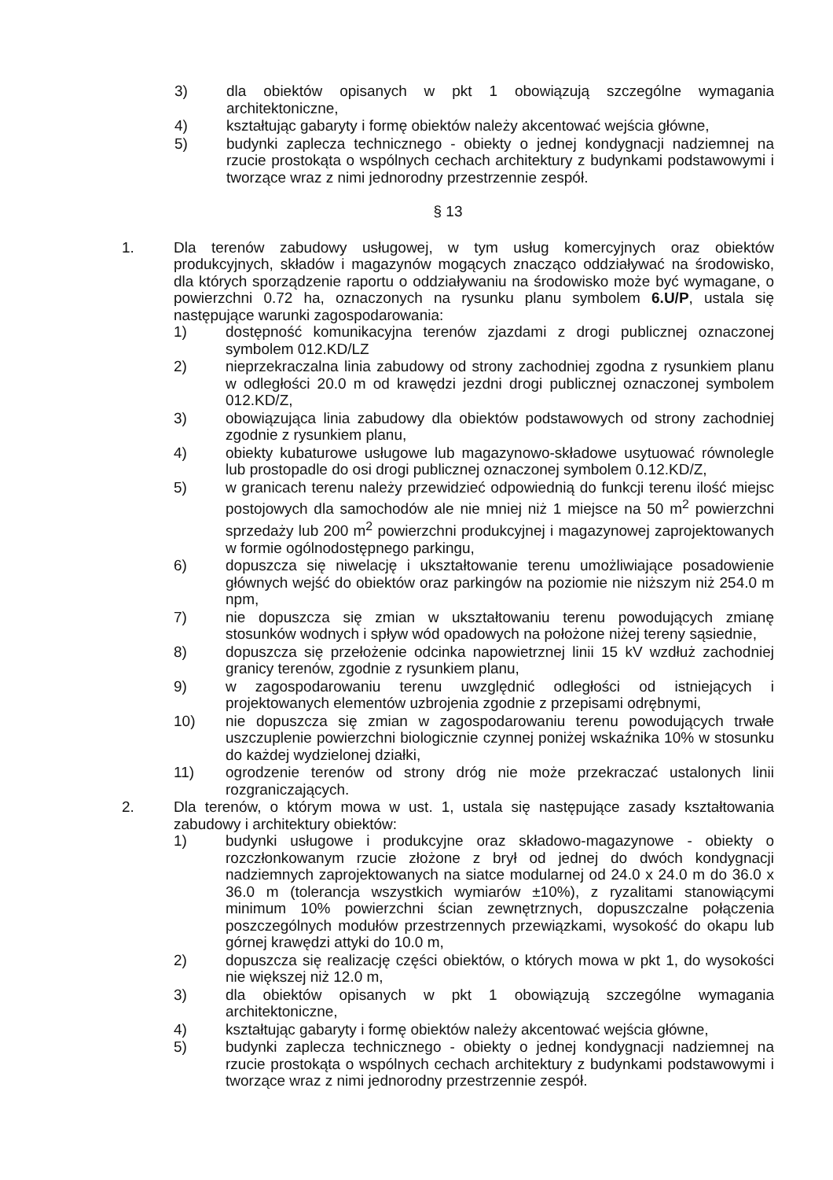3) dla obiektów opisanych w pkt 1 obowiązują szczególne wymagania architektoniczne,
4) kształtując gabaryty i formę obiektów należy akcentować wejścia główne,
5) budynki zaplecza technicznego - obiekty o jednej kondygnacji nadziemnej na rzucie prostokąta o wspólnych cechach architektury z budynkami podstawowymi i tworzące wraz z nimi jednorodny przestrzennie zespół.
§ 13
1. Dla terenów zabudowy usługowej, w tym usług komercyjnych oraz obiektów produkcyjnych, składów i magazynów mogących znacząco oddziaływać na środowisko, dla których sporządzenie raportu o oddziaływaniu na środowisko może być wymagane, o powierzchni 0.72 ha, oznaczonych na rysunku planu symbolem 6.U/P, ustala się następujące warunki zagospodarowania:
1) dostępność komunikacyjna terenów zjazdami z drogi publicznej oznaczonej symbolem 012.KD/LZ
2) nieprzekraczalna linia zabudowy od strony zachodniej zgodna z rysunkiem planu w odległości 20.0 m od krawędzi jezdni drogi publicznej oznaczonej symbolem 012.KD/Z,
3) obowiązująca linia zabudowy dla obiektów podstawowych od strony zachodniej zgodnie z rysunkiem planu,
4) obiekty kubaturowe usługowe lub magazynowo-składowe usytuować równolegle lub prostopadle do osi drogi publicznej oznaczonej symbolem 0.12.KD/Z,
5) w granicach terenu należy przewidzieć odpowiednią do funkcji terenu ilość miejsc postojowych dla samochodów ale nie mniej niż 1 miejsce na 50 m<sup>2</sup> powierzchni sprzedaży lub 200 m<sup>2</sup> powierzchni produkcyjnej i magazynowej zaprojektowanych w formie ogólnodostępnego parkingu,
6) dopuszcza się niwelację i ukształtowanie terenu umożliwiające posadowienie głównych wejść do obiektów oraz parkingów na poziomie nie niższym niż 254.0 m npm,
7) nie dopuszcza się zmian w ukształtowaniu terenu powodujących zmianę stosunków wodnych i spływ wód opadowych na położone niżej tereny sąsiednie,
8) dopuszcza się przełożenie odcinka napowietrznej linii 15 kV wzdłuż zachodniej granicy terenów, zgodnie z rysunkiem planu,
9) w zagospodarowaniu terenu uwzględnić odległości od istniejących i projektowanych elementów uzbrojenia zgodnie z przepisami odrębnymi,
10) nie dopuszcza się zmian w zagospodarowaniu terenu powodujących trwałe uszczuplenie powierzchni biologicznie czynnej poniżej wskaźnika 10% w stosunku do każdej wydzielonej działki,
11) ogrodzenie terenów od strony dróg nie może przekraczać ustalonych linii rozgraniczających.
2. Dla terenów, o którym mowa w ust. 1, ustala się następujące zasady kształtowania zabudowy i architektury obiektów:
1) budynki usługowe i produkcyjne oraz składowo-magazynowe - obiekty o rozczłonkowanym rzucie złożone z brył od jednej do dwóch kondygnacji nadziemnych zaprojektowanych na siatce modularnej od 24.0 x 24.0 m do 36.0 x 36.0 m (tolerancja wszystkich wymiarów ±10%), z ryzalitami stanowiącymi minimum 10% powierzchni ścian zewnętrznych, dopuszczalne połączenia poszczególnych modułów przestrzennych przewiązkami, wysokość do okapu lub górnej krawędzi attyki do 10.0 m,
2) dopuszcza się realizację części obiektów, o których mowa w pkt 1, do wysokości nie większej niż 12.0 m,
3) dla obiektów opisanych w pkt 1 obowiązują szczególne wymagania architektoniczne,
4) kształtując gabaryty i formę obiektów należy akcentować wejścia główne,
5) budynki zaplecza technicznego - obiekty o jednej kondygnacji nadziemnej na rzucie prostokąta o wspólnych cechach architektury z budynkami podstawowymi i tworzące wraz z nimi jednorodny przestrzennie zespół.